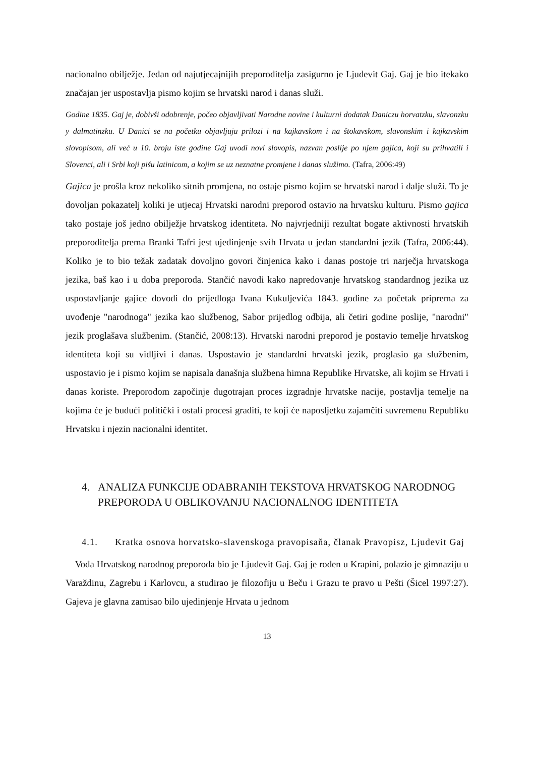nacionalno obilježje. Jedan od najutjecajnijih preporoditelja zasigurno je Ljudevit Gaj. Gaj je bio itekako značajan jer uspostavlja pismo kojim se hrvatski narod i danas služi.
Godine 1835. Gaj je, dobivši odobrenje, počeo objavljivati Narodne novine i kulturni dodatak Daniczu horvatzku, slavonzku y dalmatinzku. U Danici se na početku objavljuju prilozi i na kajkavskom i na štokavskom, slavonskim i kajkavskim slovopisom, ali već u 10. broju iste godine Gaj uvodi novi slovopis, nazvan poslije po njem gajica, koji su prihvatili i Slovenci, ali i Srbi koji pišu latinicom, a kojim se uz neznatne promjene i danas služimo. (Tafra, 2006:49)
Gajica je prošla kroz nekoliko sitnih promjena, no ostaje pismo kojim se hrvatski narod i dalje služi. To je dovoljan pokazatelj koliki je utjecaj Hrvatski narodni preporod ostavio na hrvatsku kulturu. Pismo gajica tako postaje još jedno obilježje hrvatskog identiteta. No najvrjedniji rezultat bogate aktivnosti hrvatskih preporoditelja prema Branki Tafri jest ujedinjenje svih Hrvata u jedan standardni jezik (Tafra, 2006:44). Koliko je to bio težak zadatak dovoljno govori činjenica kako i danas postoje tri narječja hrvatskoga jezika, baš kao i u doba preporoda. Stančić navodi kako napredovanje hrvatskog standardnog jezika uz uspostavljanje gajice dovodi do prijedloga Ivana Kukuljevića 1843. godine za početak priprema za uvođenje "narodnoga" jezika kao službenog, Sabor prijedlog odbija, ali četiri godine poslije, "narodni" jezik proglašava službenim. (Stančić, 2008:13). Hrvatski narodni preporod je postavio temelje hrvatskog identiteta koji su vidljivi i danas. Uspostavio je standardni hrvatski jezik, proglasio ga službenim, uspostavio je i pismo kojim se napisala današnja službena himna Republike Hrvatske, ali kojim se Hrvati i danas koriste. Preporodom započinje dugotrajan proces izgradnje hrvatske nacije, postavlja temelje na kojima će je budući politički i ostali procesi graditi, te koji će naposljetku zajamčiti suvremenu Republiku Hrvatsku i njezin nacionalni identitet.
4. ANALIZA FUNKCIJE ODABRANIH TEKSTOVA HRVATSKOG NARODNOG PREPORODA U OBLIKOVANJU NACIONALNOG IDENTITETA
4.1. Kratka osnova horvatsko-slavenskoga pravopisaňa, članak Pravopisz, Ljudevit Gaj
 Vođa Hrvatskog narodnog preporoda bio je Ljudevit Gaj. Gaj je rođen u Krapini, polazio je gimnaziju u Varaždinu, Zagrebu i Karlovcu, a studirao je filozofiju u Beču i Grazu te pravo u Pešti (Šicel 1997:27). Gajeva je glavna zamisao bilo ujedinjenje Hrvata u jednom
13